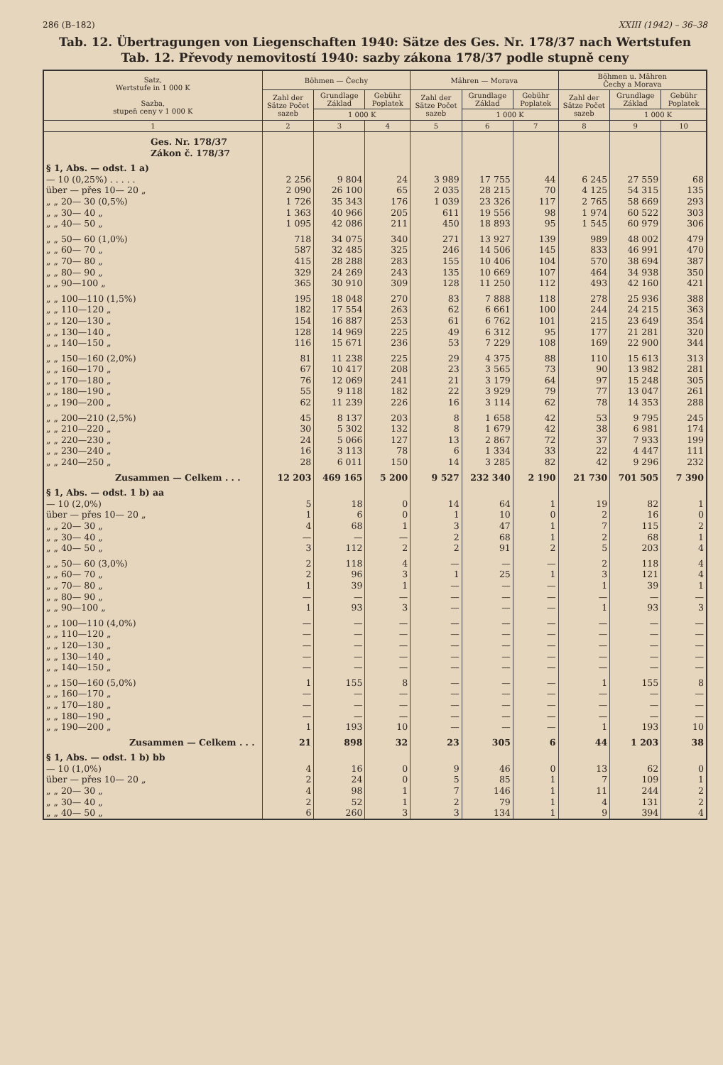286 (B–182) XXIII (1942) – 36–38
Tab. 12. Übertragungen von Liegenschaften 1940: Sätze des Ges. Nr. 178/37 nach Wertstufen
Tab. 12. Převody nemovitostí 1940: sazby zákona 178/37 podle stupně ceny
| Satz, Wertstufe in 1 000 K Sazba, stupeň ceny v 1 000 K | Böhmen — Čechy | | | Mähren — Morava | | | Böhmen u. Mähren Čechy a Morava | | |
| --- | --- | --- | --- | --- | --- | --- | --- | --- | --- |
| | Zahl der Sätze Počet sazeb | Grundlage Základ | Gebühr Poplatek | Zahl der Sätze Počet sazeb | Grundlage Základ | Gebühr Poplatek | Zahl der Sätze Počet sazeb | Grundlage Základ | Gebühr Poplatek |
| | | 1 000 K | | | 1 000 K | | | 1 000 K | |
| 1 | 2 | 3 | 4 | 5 | 6 | 7 | 8 | 9 | 10 |
| Ges. Nr. 178/37 Zákon č. 178/37 | | | | | | | | | |
| § 1, Abs. — odst. 1 a) | | | | | | | | | |
| — 10 (0,25%) . . . . . | 2 256 | 9 804 | 24 | 3 989 | 17 755 | 44 | 6 245 | 27 559 | 68 |
| über — přes 10— 20 „ | 2 090 | 26 100 | 65 | 2 035 | 28 215 | 70 | 4 125 | 54 315 | 135 |
| „ „ 20— 30 (0,5%) | 1 726 | 35 343 | 176 | 1 039 | 23 326 | 117 | 2 765 | 58 669 | 293 |
| „ „ 30— 40 „ | 1 363 | 40 966 | 205 | 611 | 19 556 | 98 | 1 974 | 60 522 | 303 |
| „ „ 40— 50 „ | 1 095 | 42 086 | 211 | 450 | 18 893 | 95 | 1 545 | 60 979 | 306 |
| „ „ 50— 60 (1,0%) | 718 | 34 075 | 340 | 271 | 13 927 | 139 | 989 | 48 002 | 479 |
| „ „ 60— 70 „ | 587 | 32 485 | 325 | 246 | 14 506 | 145 | 833 | 46 991 | 470 |
| „ „ 70— 80 „ | 415 | 28 288 | 283 | 155 | 10 406 | 104 | 570 | 38 694 | 387 |
| „ „ 80— 90 „ | 329 | 24 269 | 243 | 135 | 10 669 | 107 | 464 | 34 938 | 350 |
| „ „ 90—100 „ | 365 | 30 910 | 309 | 128 | 11 250 | 112 | 493 | 42 160 | 421 |
| „ „ 100—110 (1,5%) | 195 | 18 048 | 270 | 83 | 7 888 | 118 | 278 | 25 936 | 388 |
| „ „ 110—120 „ | 182 | 17 554 | 263 | 62 | 6 661 | 100 | 244 | 24 215 | 363 |
| „ „ 120—130 „ | 154 | 16 887 | 253 | 61 | 6 762 | 101 | 215 | 23 649 | 354 |
| „ „ 130—140 „ | 128 | 14 969 | 225 | 49 | 6 312 | 95 | 177 | 21 281 | 320 |
| „ „ 140—150 „ | 116 | 15 671 | 236 | 53 | 7 229 | 108 | 169 | 22 900 | 344 |
| „ „ 150—160 (2,0%) | 81 | 11 238 | 225 | 29 | 4 375 | 88 | 110 | 15 613 | 313 |
| „ „ 160—170 „ | 67 | 10 417 | 208 | 23 | 3 565 | 73 | 90 | 13 982 | 281 |
| „ „ 170—180 „ | 76 | 12 069 | 241 | 21 | 3 179 | 64 | 97 | 15 248 | 305 |
| „ „ 180—190 „ | 55 | 9 118 | 182 | 22 | 3 929 | 79 | 77 | 13 047 | 261 |
| „ „ 190—200 „ | 62 | 11 239 | 226 | 16 | 3 114 | 62 | 78 | 14 353 | 288 |
| „ „ 200—210 (2,5%) | 45 | 8 137 | 203 | 8 | 1 658 | 42 | 53 | 9 795 | 245 |
| „ „ 210—220 „ | 30 | 5 302 | 132 | 8 | 1 679 | 42 | 38 | 6 981 | 174 |
| „ „ 220—230 „ | 24 | 5 066 | 127 | 13 | 2 867 | 72 | 37 | 7 933 | 199 |
| „ „ 230—240 „ | 16 | 3 113 | 78 | 6 | 1 334 | 33 | 22 | 4 447 | 111 |
| „ „ 240—250 „ | 28 | 6 011 | 150 | 14 | 3 285 | 82 | 42 | 9 296 | 232 |
| Zusammen — Celkem . . . | 12 203 | 469 165 | 5 200 | 9 527 | 232 340 | 2 190 | 21 730 | 701 505 | 7 390 |
| § 1, Abs. — odst. 1 b) aa | | | | | | | | | |
| — 10 (2,0%) | 5 | 18 | 0 | 14 | 64 | 1 | 19 | 82 | 1 |
| über — přes 10— 20 „ | 1 | 6 | 0 | 1 | 10 | 0 | 2 | 16 | 0 |
| „ „ 20— 30 „ | 4 | 68 | 1 | 3 | 47 | 1 | 7 | 115 | 2 |
| „ „ 30— 40 „ | — | — | — | 2 | 68 | 1 | 2 | 68 | 1 |
| „ „ 40— 50 „ | 3 | 112 | 2 | 2 | 91 | 2 | 5 | 203 | 4 |
| „ „ 50— 60 (3,0%) | 2 | 118 | 4 | — | — | — | 2 | 118 | 4 |
| „ „ 60— 70 „ | 2 | 96 | 3 | 1 | 25 | 1 | 3 | 121 | 4 |
| „ „ 70— 80 „ | 1 | 39 | 1 | — | — | — | 1 | 39 | 1 |
| „ „ 80— 90 „ | — | — | — | — | — | — | — | — | — |
| „ „ 90—100 „ | 1 | 93 | 3 | — | — | — | 1 | 93 | 3 |
| „ „ 100—110 (4,0%) | — | — | — | — | — | — | — | — | — |
| „ „ 110—120 „ | — | — | — | — | — | — | — | — | — |
| „ „ 120—130 „ | — | — | — | — | — | — | — | — | — |
| „ „ 130—140 „ | — | — | — | — | — | — | — | — | — |
| „ „ 140—150 „ | — | — | — | — | — | — | — | — | — |
| „ „ 150—160 (5,0%) | 1 | 155 | 8 | — | — | — | 1 | 155 | 8 |
| „ „ 160—170 „ | — | — | — | — | — | — | — | — | — |
| „ „ 170—180 „ | — | — | — | — | — | — | — | — | — |
| „ „ 180—190 „ | — | — | — | — | — | — | — | — | — |
| „ „ 190—200 „ | 1 | 193 | 10 | — | — | — | 1 | 193 | 10 |
| Zusammen — Celkem . . . | 21 | 898 | 32 | 23 | 305 | 6 | 44 | 1 203 | 38 |
| § 1, Abs. — odst. 1 b) bb | | | | | | | | | |
| — 10 (1,0%) | 4 | 16 | 0 | 9 | 46 | 0 | 13 | 62 | 0 |
| über — přes 10— 20 „ | 2 | 24 | 0 | 5 | 85 | 1 | 7 | 109 | 1 |
| „ „ 20— 30 „ | 4 | 98 | 1 | 7 | 146 | 1 | 11 | 244 | 2 |
| „ „ 30— 40 „ | 2 | 52 | 1 | 2 | 79 | 1 | 4 | 131 | 2 |
| „ „ 40— 50 „ | 6 | 260 | 3 | 3 | 134 | 1 | 9 | 394 | 4 |